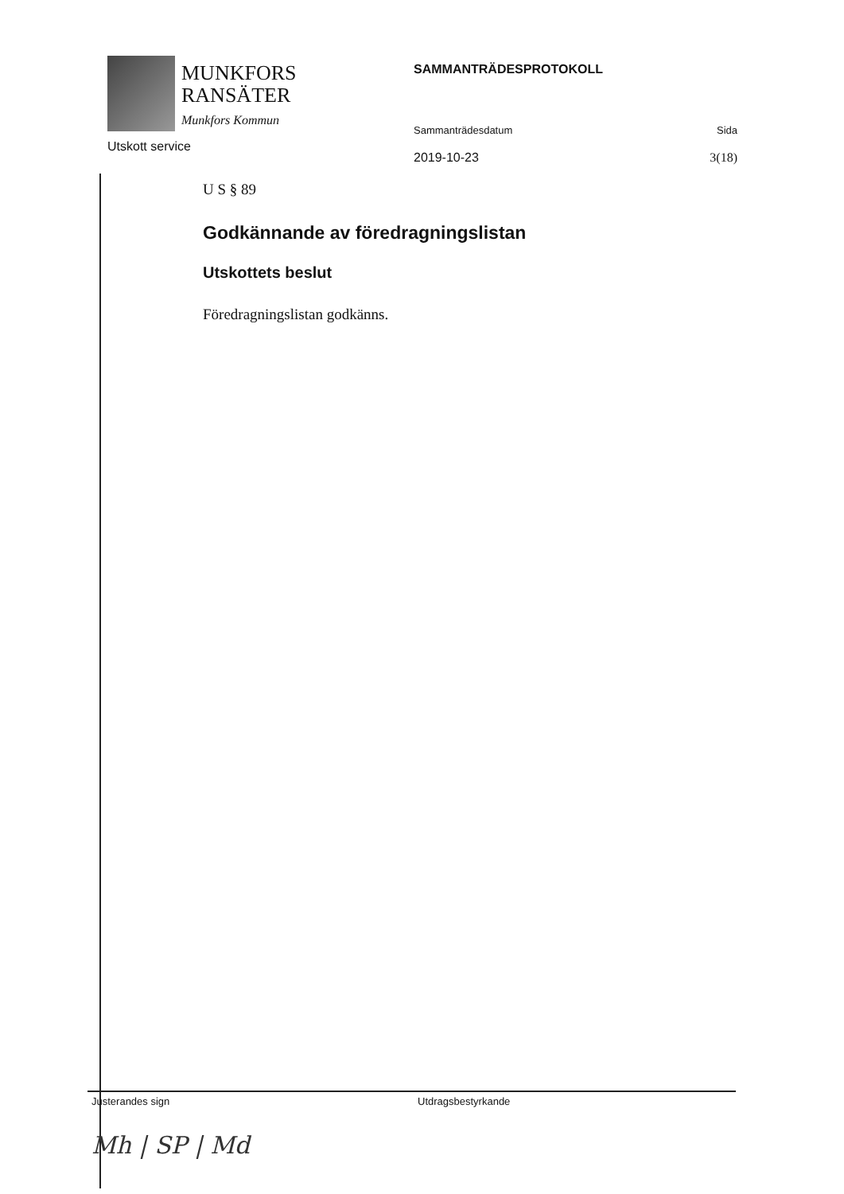MUNKFORS
RANSÄTER
Munkfors Kommun
Utskott service
SAMMANTRÄDESPROTOKOLL
Sammanträdesdatum Sida
2019-10-23 3(18)
U S § 89
Godkännande av föredragningslistan
Utskottets beslut
Föredragningslistan godkänns.
Justerandes sign
Mh | SP | Md
Utdragsbestyrkande